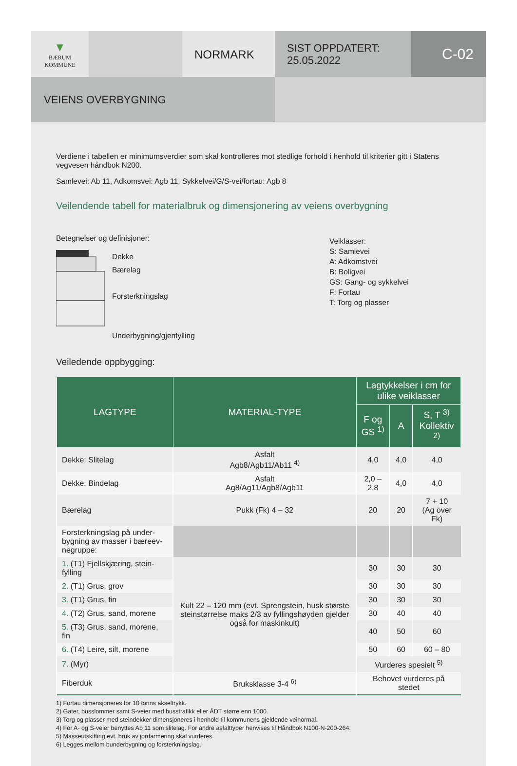▼
BÆRUM
KOMMUNE
NORMARK
SIST OPPDATERT:
25.05.2022
C-02
VEIENS OVERBYGNING
Verdiene i tabellen er minimumsverdier som skal kontrolleres mot stedlige forhold i henhold til kriterier gitt i Statens vegvesen håndbok N200.
Samlevei: Ab 11, Adkomsvei: Agb 11, Sykkelvei/G/S-vei/fortau: Agb 8
Veilendende tabell for materialbruk og dimensjonering av veiens overbygning
Betegnelser og definisjoner:
Dekke
Bærelag
Forsterkningslag
Underbygning/gjenfylling
Veiklasser:
S: Samlevei
A: Adkomstvei
B: Boligvei
GS: Gang- og sykkelvei
F: Fortau
T: Torg og plasser
Veiledende oppbygging:
| LAGTYPE | MATERIAL-TYPE | Lagtykkelser i cm for ulike veiklasser | | |
| --- | --- | --- | --- | --- |
| | | F og GS <sup>1)</sup> | A | S, T <sup>3)</sup> Kollektiv <sup>2)</sup> |
| Dekke: Slitelag | Asfalt Agb8/Agb11/Ab11 <sup>4)</sup> | 4,0 | 4,0 | 4,0 |
| Dekke: Bindelag | Asfalt Ag8/Ag11/Agb8/Agb11 | 2,0 – 2,8 | 4,0 | 4,0 |
| Bærelag | Pukk (Fk) 4 – 32 | 20 | 20 | 7 + 10 (Ag over Fk) |
| Forsterkningslag på under-bygning av masser i bæreev-negruppe: | | | | |
| 1. (T1) Fjellskjæring, stein-fylling | Kult 22 – 120 mm (evt. Sprengstein, husk største steinstørrelse maks 2/3 av fyllingshøyden gjelder også for maskinkult) | 30 | 30 | 30 |
| 2. (T1) Grus, grov | | 30 | 30 | 30 |
| 3. (T1) Grus, fin | | 30 | 30 | 30 |
| 4. (T2) Grus, sand, morene | | 30 | 40 | 40 |
| 5. (T3) Grus, sand, morene, fin | | 40 | 50 | 60 |
| 6. (T4) Leire, silt, morene | | 50 | 60 | 60 – 80 |
| 7. (Myr) | | Vurderes spesielt <sup>5)</sup> | | |
| Fiberduk | Bruksklasse 3-4 <sup>6)</sup> | Behovet vurderes på stedet | | |
1) Fortau dimensjoneres for 10 tonns akseltrykk.
2) Gater, busslommer samt S-veier med busstrafikk eller ÅDT større enn 1000.
3) Torg og plasser med steindekker dimensjoneres i henhold til kommunens gjeldende veinormal.
4) For A- og S-veier benyttes Ab 11 som slitelag. For andre asfalttyper henvises til Håndbok N100-N-200-264.
5) Masseutskifting evt. bruk av jordarmering skal vurderes.
6) Legges mellom bunderbygning og forsterkningslag.